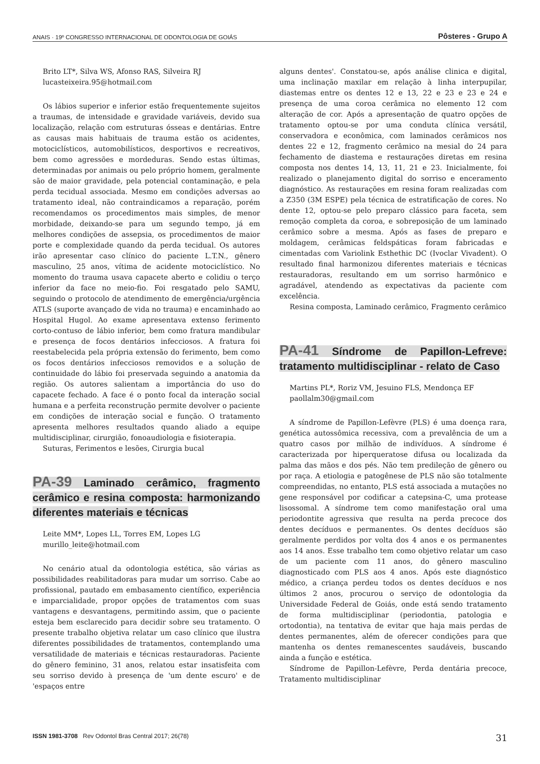ANAIS · 19º CONGRESSO INTERNACIONAL DE ODONTOLOGIA DE GOIÁS Pôsteres - Grupo A
Brito LT*, Silva WS, Afonso RAS, Silveira RJ
lucasteixeira.95@hotmail.com
Os lábios superior e inferior estão frequentemente sujeitos a traumas, de intensidade e gravidade variáveis, devido sua localização, relação com estruturas ósseas e dentárias. Entre as causas mais habituais de trauma estão os acidentes, motociclísticos, automobilísticos, desportivos e recreativos, bem como agressões e mordeduras. Sendo estas últimas, determinadas por animais ou pelo próprio homem, geralmente são de maior gravidade, pela potencial contaminação, e pela perda tecidual associada. Mesmo em condições adversas ao tratamento ideal, não contraindicamos a reparação, porém recomendamos os procedimentos mais simples, de menor morbidade, deixando-se para um segundo tempo, já em melhores condições de assepsia, os procedimentos de maior porte e complexidade quando da perda tecidual. Os autores irão apresentar caso clínico do paciente L.T.N., gênero masculino, 25 anos, vítima de acidente motociclístico. No momento do trauma usava capacete aberto e colidiu o terço inferior da face no meio-fio. Foi resgatado pelo SAMU, seguindo o protocolo de atendimento de emergência/urgência ATLS (suporte avançado de vida no trauma) e encaminhado ao Hospital Hugol. Ao exame apresentava extenso ferimento corto-contuso de lábio inferior, bem como fratura mandibular e presença de focos dentários infecciosos. A fratura foi reestabelecida pela própria extensão do ferimento, bem como os focos dentários infecciosos removidos e a solução de continuidade do lábio foi preservada seguindo a anatomia da região. Os autores salientam a importância do uso do capacete fechado. A face é o ponto focal da interação social humana e a perfeita reconstrução permite devolver o paciente em condições de interação social e função. O tratamento apresenta melhores resultados quando aliado a equipe multidisciplinar, cirurgião, fonoaudiologia e fisioterapia.
Suturas, Ferimentos e lesões, Cirurgia bucal
PA-39 Laminado cerâmico, fragmento cerâmico e resina composta: harmonizando diferentes materiais e técnicas
Leite MM*, Lopes LL, Torres EM, Lopes LG
murillo_leite@hotmail.com
No cenário atual da odontologia estética, são várias as possibilidades reabilitadoras para mudar um sorriso. Cabe ao profissional, pautado em embasamento científico, experiência e imparcialidade, propor opções de tratamentos com suas vantagens e desvantagens, permitindo assim, que o paciente esteja bem esclarecido para decidir sobre seu tratamento. O presente trabalho objetiva relatar um caso clínico que ilustra diferentes possibilidades de tratamentos, contemplando uma versatilidade de materiais e técnicas restauradoras. Paciente do gênero feminino, 31 anos, relatou estar insatisfeita com seu sorriso devido à presença de 'um dente escuro' e de 'espaços entre
alguns dentes'. Constatou-se, após análise clinica e digital, uma inclinação maxilar em relação à linha interpupilar, diastemas entre os dentes 12 e 13, 22 e 23 e 23 e 24 e presença de uma coroa cerâmica no elemento 12 com alteração de cor. Após a apresentação de quatro opções de tratamento optou-se por uma conduta clínica versátil, conservadora e econômica, com laminados cerâmicos nos dentes 22 e 12, fragmento cerâmico na mesial do 24 para fechamento de diastema e restaurações diretas em resina composta nos dentes 14, 13, 11, 21 e 23. Inicialmente, foi realizado o planejamento digital do sorriso e enceramento diagnóstico. As restaurações em resina foram realizadas com a Z350 (3M ESPE) pela técnica de estratificação de cores. No dente 12, optou-se pelo preparo clássico para faceta, sem remoção completa da coroa, e sobreposição de um laminado cerâmico sobre a mesma. Após as fases de preparo e moldagem, cerâmicas feldspáticas foram fabricadas e cimentadas com Variolink Esthethic DC (Ivoclar Vivadent). O resultado final harmonizou diferentes materiais e técnicas restauradoras, resultando em um sorriso harmônico e agradável, atendendo as expectativas da paciente com excelência.
Resina composta, Laminado cerâmico, Fragmento cerâmico
PA-41 Síndrome de Papillon-Lefreve: tratamento multidisciplinar - relato de Caso
Martins PL*, Roriz VM, Jesuino FLS, Mendonça EF
paollalm30@gmail.com
A síndrome de Papillon-Lefèvre (PLS) é uma doença rara, genética autossômica recessiva, com a prevalência de um a quatro casos por milhão de indivíduos. A síndrome é caracterizada por hiperqueratose difusa ou localizada da palma das mãos e dos pés. Não tem predileção de gênero ou por raça. A etiologia e patogênese de PLS não são totalmente compreendidas, no entanto, PLS está associada a mutações no gene responsável por codificar a catepsina-C, uma protease lisossomal. A síndrome tem como manifestação oral uma periodontite agressiva que resulta na perda precoce dos dentes decíduos e permanentes. Os dentes decíduos são geralmente perdidos por volta dos 4 anos e os permanentes aos 14 anos. Esse trabalho tem como objetivo relatar um caso de um paciente com 11 anos, do gênero masculino diagnosticado com PLS aos 4 anos. Após este diagnóstico médico, a criança perdeu todos os dentes decíduos e nos últimos 2 anos, procurou o serviço de odontologia da Universidade Federal de Goiás, onde está sendo tratamento de forma multidisciplinar (periodontia, patologia e ortodontia), na tentativa de evitar que haja mais perdas de dentes permanentes, além de oferecer condições para que mantenha os dentes remanescentes saudáveis, buscando ainda a função e estética.
Síndrome de Papillon-Lefèvre, Perda dentária precoce, Tratamento multidisciplinar
ISSN 1981-3708 Rev Odontol Bras Central 2017; 26(78) 31